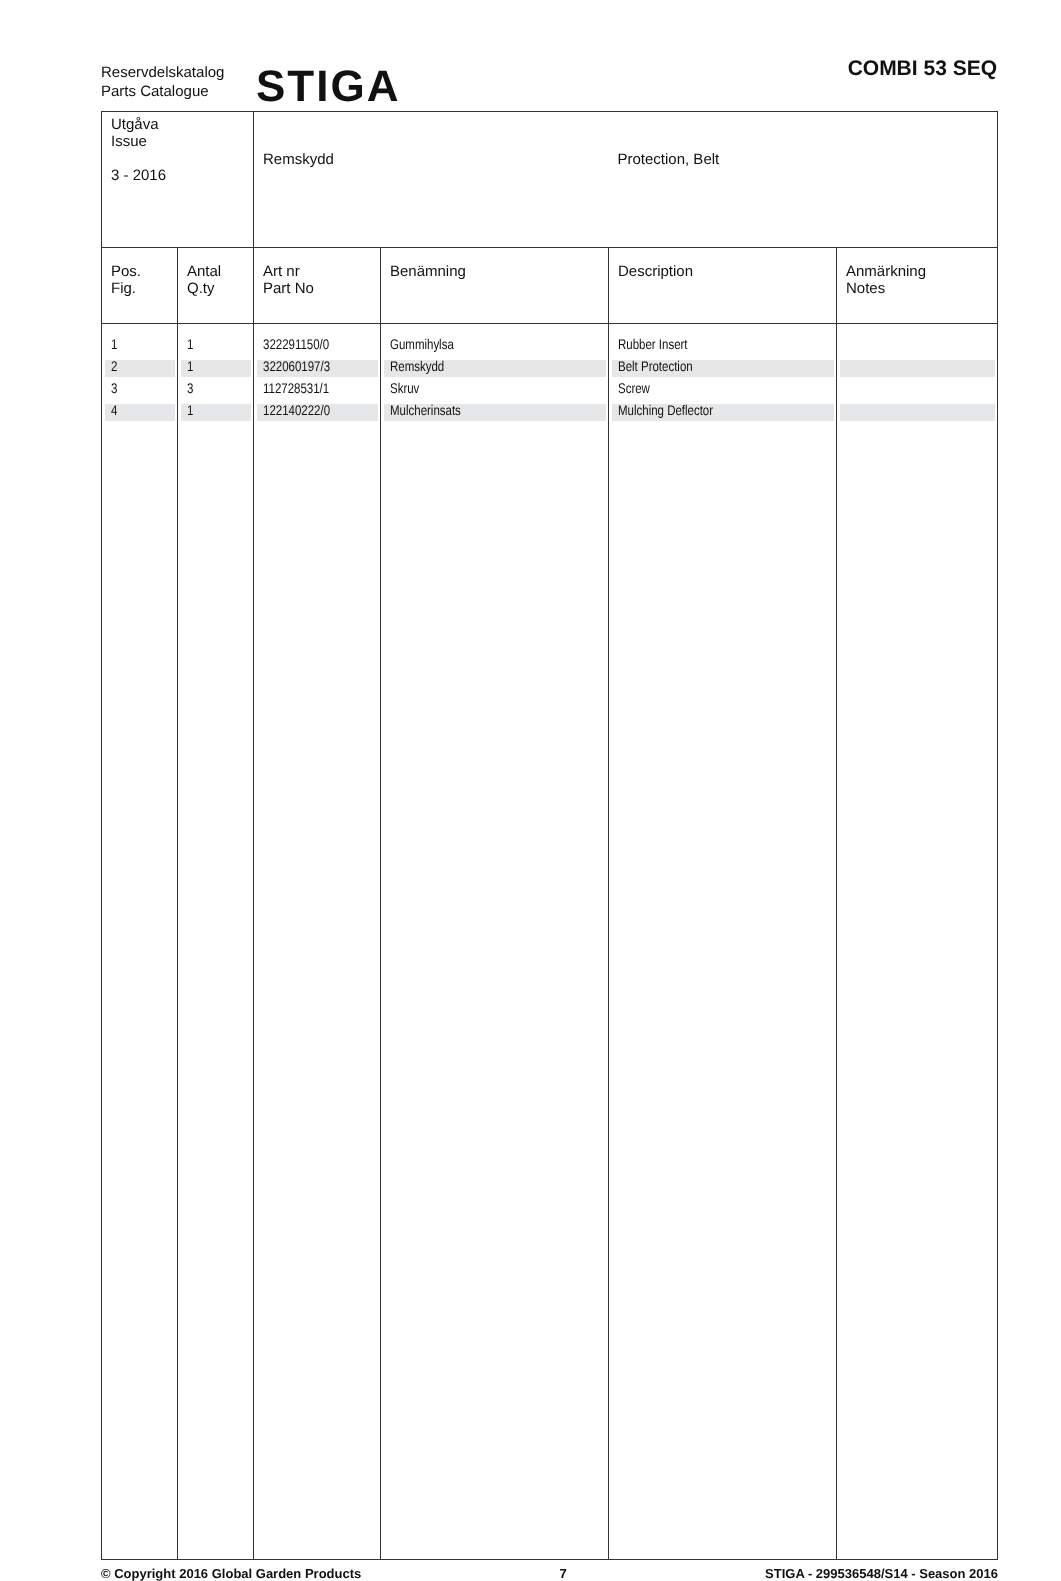Reservdelskatalog
Parts Catalogue
STIGA COMBI 53 SEQ
| Utgåva Issue 3 - 2016 | | Remskydd | | Protection, Belt | |
| Pos. Fig. | Antal Q.ty | Art nr Part No | Benämning | Description | Anmärkning Notes |
| 1 | 1 | 322291150/0 | Gummihylsa | Rubber Insert | |
| 2 | 1 | 322060197/3 | Remskydd | Belt Protection | |
| 3 | 3 | 112728531/1 | Skruv | Screw | |
| 4 | 1 | 122140222/0 | Mulcherinsats | Mulching Deflector | |
© Copyright 2016 Global Garden Products 7 STIGA - 299536548/S14 - Season 2016